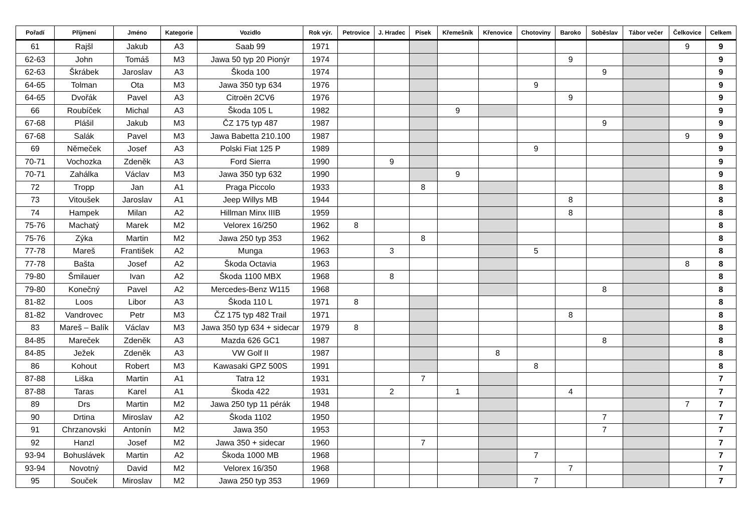| Pořadí | Příjmení | Jméno | Kategorie | Vozidlo | Rok výr. | Petrovice | J. Hradec | Písek | Křemešník | Křenovice | Chotoviny | Baroko | Soběslav | Tábor večer | Čelkovice | Celkem |
| --- | --- | --- | --- | --- | --- | --- | --- | --- | --- | --- | --- | --- | --- | --- | --- | --- |
| 61 | Rajšl | Jakub | A3 | Saab 99 | 1971 | | | | | | | | | | 9 | 9 |
| 62-63 | John | Tomáš | M3 | Jawa 50 typ 20 Pionýr | 1974 | | | | | | | 9 | | | | 9 |
| 62-63 | Škrábek | Jaroslav | A3 | Škoda 100 | 1974 | | | | | | | | 9 | | | 9 |
| 64-65 | Tolman | Ota | M3 | Jawa 350 typ 634 | 1976 | | | | | | 9 | | | | | 9 |
| 64-65 | Dvořák | Pavel | A3 | Citroën 2CV6 | 1976 | | | | | | | 9 | | | | 9 |
| 66 | Roubíček | Michal | A3 | Škoda 105 L | 1982 | | | | 9 | | | | | | | 9 |
| 67-68 | Plášil | Jakub | M3 | ČZ 175 typ 487 | 1987 | | | | | | | | 9 | | | 9 |
| 67-68 | Salák | Pavel | M3 | Jawa Babetta 210.100 | 1987 | | | | | | | | | | 9 | 9 |
| 69 | Němeček | Josef | A3 | Polski Fiat 125 P | 1989 | | | | | | 9 | | | | | 9 |
| 70-71 | Vochozka | Zdeněk | A3 | Ford Sierra | 1990 | | 9 | | | | | | | | | 9 |
| 70-71 | Zahálka | Václav | M3 | Jawa 350 typ 632 | 1990 | | | | 9 | | | | | | | 9 |
| 72 | Tropp | Jan | A1 | Praga Piccolo | 1933 | | | 8 | | | | | | | | 8 |
| 73 | Vitoušek | Jaroslav | A1 | Jeep Willys MB | 1944 | | | | | | | 8 | | | | 8 |
| 74 | Hampek | Milan | A2 | Hillman Minx IIIB | 1959 | | | | | | | 8 | | | | 8 |
| 75-76 | Machatý | Marek | M2 | Velorex 16/250 | 1962 | 8 | | | | | | | | | | 8 |
| 75-76 | Zýka | Martin | M2 | Jawa 250 typ 353 | 1962 | | | 8 | | | | | | | | 8 |
| 77-78 | Mareš | František | A2 | Munga | 1963 | | 3 | | | | 5 | | | | | 8 |
| 77-78 | Bašta | Josef | A2 | Škoda Octavia | 1963 | | | | | | | | | | 8 | 8 |
| 79-80 | Šmilauer | Ivan | A2 | Škoda 1100 MBX | 1968 | | 8 | | | | | | | | | 8 |
| 79-80 | Konečný | Pavel | A2 | Mercedes-Benz W115 | 1968 | | | | | | | | 8 | | | 8 |
| 81-82 | Loos | Libor | A3 | Škoda 110 L | 1971 | 8 | | | | | | | | | | 8 |
| 81-82 | Vandrovec | Petr | M3 | ČZ 175 typ 482 Trail | 1971 | | | | | | | 8 | | | | 8 |
| 83 | Mareš – Balík | Václav | M3 | Jawa 350 typ 634 + sidecar | 1979 | 8 | | | | | | | | | | 8 |
| 84-85 | Mareček | Zdeněk | A3 | Mazda 626 GC1 | 1987 | | | | | | | | 8 | | | 8 |
| 84-85 | Ježek | Zdeněk | A3 | VW Golf II | 1987 | | | | | 8 | | | | | | 8 |
| 86 | Kohout | Robert | M3 | Kawasaki GPZ 500S | 1991 | | | | | | 8 | | | | | 8 |
| 87-88 | Liška | Martin | A1 | Tatra 12 | 1931 | | | 7 | | | | | | | | 7 |
| 87-88 | Taras | Karel | A1 | Škoda 422 | 1931 | | 2 | | 1 | | | 4 | | | | 7 |
| 89 | Drs | Martin | M2 | Jawa 250 typ 11 pérák | 1948 | | | | | | | | | | 7 | 7 |
| 90 | Drtina | Miroslav | A2 | Škoda 1102 | 1950 | | | | | | | | 7 | | | 7 |
| 91 | Chrzanovski | Antonín | M2 | Jawa 350 | 1953 | | | | | | | | 7 | | | 7 |
| 92 | Hanzl | Josef | M2 | Jawa 350 + sidecar | 1960 | | | 7 | | | | | | | | 7 |
| 93-94 | Bohuslávek | Martin | A2 | Škoda 1000 MB | 1968 | | | | | | 7 | | | | | 7 |
| 93-94 | Novotný | David | M2 | Velorex 16/350 | 1968 | | | | | | | 7 | | | | 7 |
| 95 | Souček | Miroslav | M2 | Jawa 250 typ 353 | 1969 | | | | | | 7 | | | | | 7 |